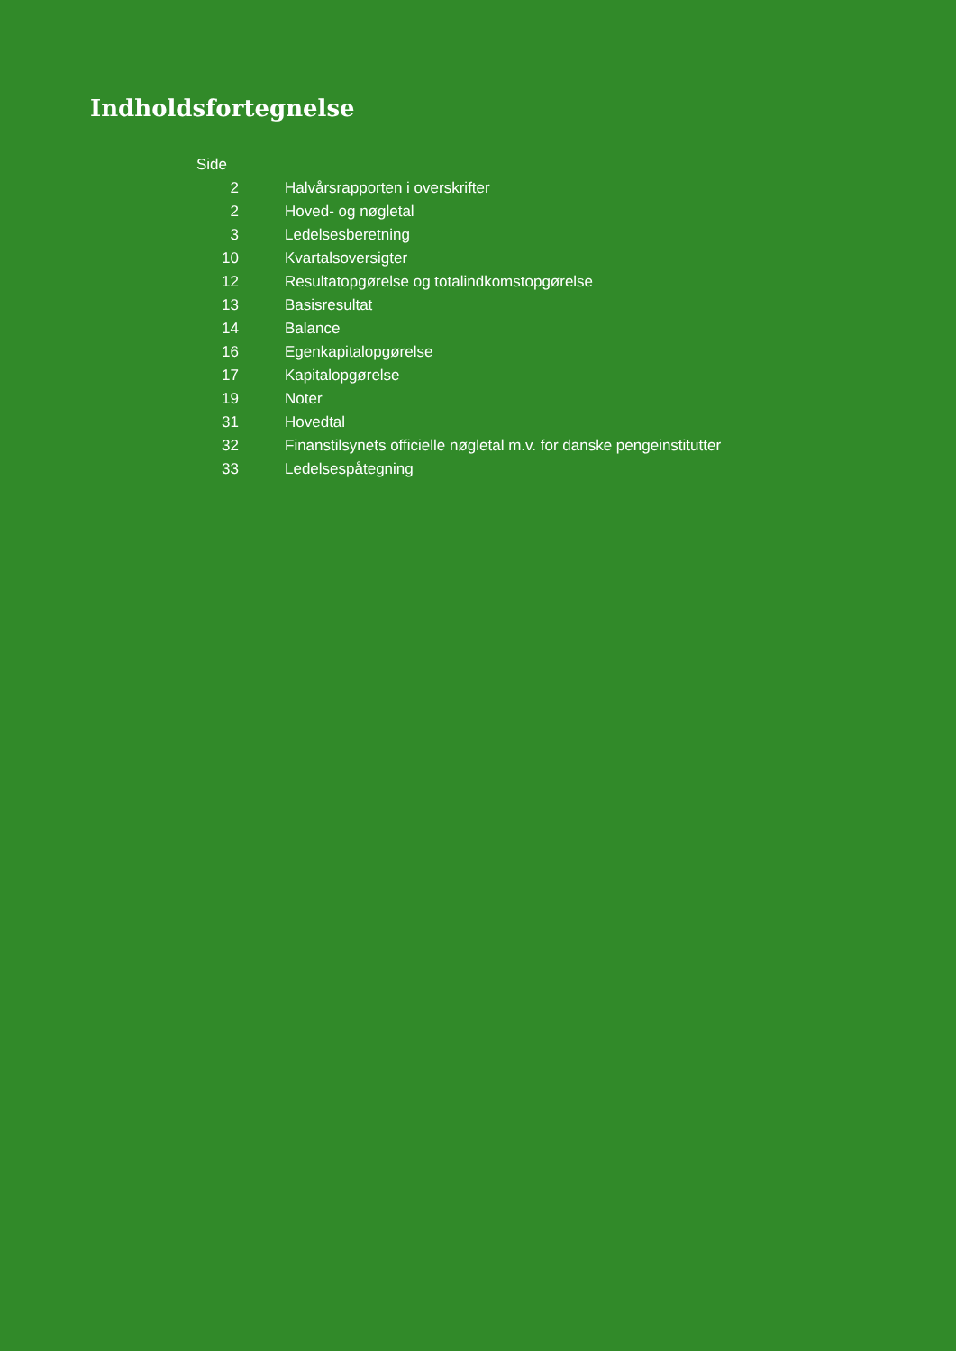Indholdsfortegnelse
| Side | |
| 2 | Halvårsrapporten i overskrifter |
| 2 | Hoved- og nøgletal |
| 3 | Ledelsesberetning |
| 10 | Kvartalsoversigter |
| 12 | Resultatopgørelse og totalindkomstopgørelse |
| 13 | Basisresultat |
| 14 | Balance |
| 16 | Egenkapitalopgørelse |
| 17 | Kapitalopgørelse |
| 19 | Noter |
| 31 | Hovedtal |
| 32 | Finanstilsynets officielle nøgletal m.v. for danske pengeinstitutter |
| 33 | Ledelsespåtegning |